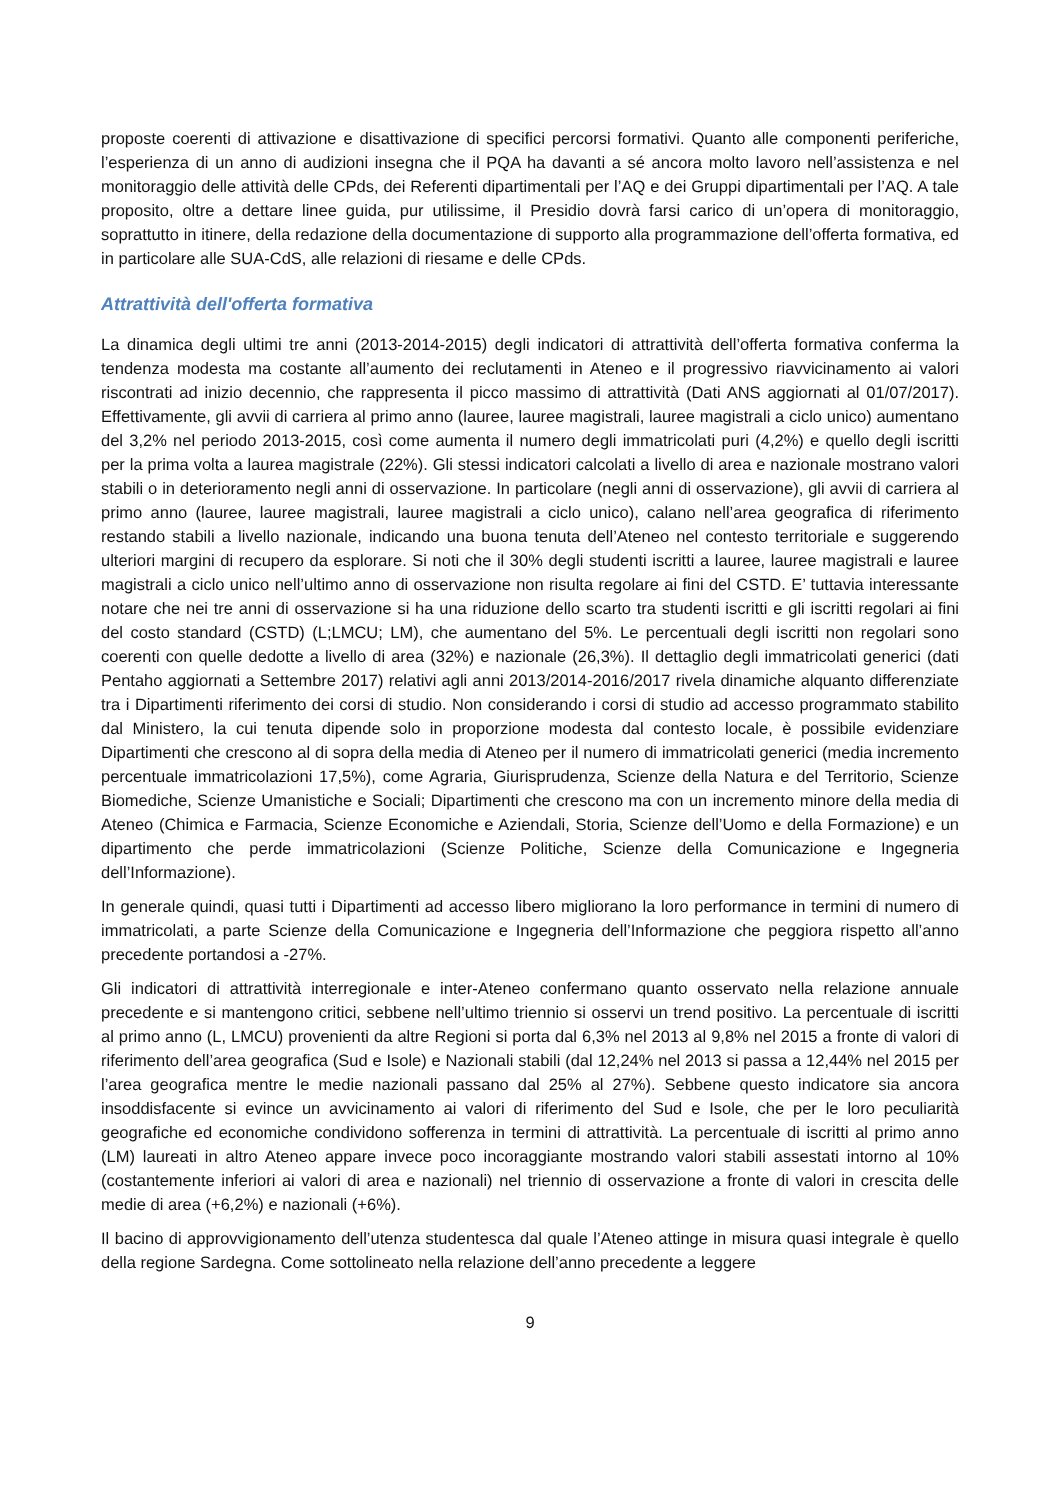proposte coerenti di attivazione e disattivazione di specifici percorsi formativi. Quanto alle componenti periferiche, l’esperienza di un anno di audizioni insegna che il PQA ha davanti a sé ancora molto lavoro nell’assistenza e nel monitoraggio delle attività delle CPds, dei Referenti dipartimentali per l’AQ e dei Gruppi dipartimentali per l’AQ. A tale proposito, oltre a dettare linee guida, pur utilissime, il Presidio dovrà farsi carico di un’opera di monitoraggio, soprattutto in itinere, della redazione della documentazione di supporto alla programmazione dell’offerta formativa, ed in particolare alle SUA-CdS, alle relazioni di riesame e delle CPds.
Attrattività dell'offerta formativa
La dinamica degli ultimi tre anni (2013-2014-2015) degli indicatori di attrattività dell’offerta formativa conferma la tendenza modesta ma costante all’aumento dei reclutamenti in Ateneo e il progressivo riavvicinamento ai valori riscontrati ad inizio decennio, che rappresenta il picco massimo di attrattività (Dati ANS aggiornati al 01/07/2017). Effettivamente, gli avvii di carriera al primo anno (lauree, lauree magistrali, lauree magistrali a ciclo unico) aumentano del 3,2% nel periodo 2013-2015, così come aumenta il numero degli immatricolati puri (4,2%) e quello degli iscritti per la prima volta a laurea magistrale (22%). Gli stessi indicatori calcolati a livello di area e nazionale mostrano valori stabili o in deterioramento negli anni di osservazione. In particolare (negli anni di osservazione), gli avvii di carriera al primo anno (lauree, lauree magistrali, lauree magistrali a ciclo unico), calano nell’area geografica di riferimento restando stabili a livello nazionale, indicando una buona tenuta dell’Ateneo nel contesto territoriale e suggerendo ulteriori margini di recupero da esplorare. Si noti che il 30% degli studenti iscritti a lauree, lauree magistrali e lauree magistrali a ciclo unico nell’ultimo anno di osservazione non risulta regolare ai fini del CSTD. E’ tuttavia interessante notare che nei tre anni di osservazione si ha una riduzione dello scarto tra studenti iscritti e gli iscritti regolari ai fini del costo standard (CSTD) (L;LMCU; LM), che aumentano del 5%. Le percentuali degli iscritti non regolari sono coerenti con quelle dedotte a livello di area (32%) e nazionale (26,3%). Il dettaglio degli immatricolati generici (dati Pentaho aggiornati a Settembre 2017) relativi agli anni 2013/2014-2016/2017 rivela dinamiche alquanto differenziate tra i Dipartimenti riferimento dei corsi di studio. Non considerando i corsi di studio ad accesso programmato stabilito dal Ministero, la cui tenuta dipende solo in proporzione modesta dal contesto locale, è possibile evidenziare Dipartimenti che crescono al di sopra della media di Ateneo per il numero di immatricolati generici (media incremento percentuale immatricolazioni 17,5%), come Agraria, Giurisprudenza, Scienze della Natura e del Territorio, Scienze Biomediche, Scienze Umanistiche e Sociali; Dipartimenti che crescono ma con un incremento minore della media di Ateneo (Chimica e Farmacia, Scienze Economiche e Aziendali, Storia, Scienze dell’Uomo e della Formazione) e un dipartimento che perde immatricolazioni (Scienze Politiche, Scienze della Comunicazione e Ingegneria dell’Informazione).
In generale quindi, quasi tutti i Dipartimenti ad accesso libero migliorano la loro performance in termini di numero di immatricolati, a parte Scienze della Comunicazione e Ingegneria dell’Informazione che peggiora rispetto all’anno precedente portandosi a -27%.
Gli indicatori di attrattività interregionale e inter-Ateneo confermano quanto osservato nella relazione annuale precedente e si mantengono critici, sebbene nell’ultimo triennio si osservi un trend positivo. La percentuale di iscritti al primo anno (L, LMCU) provenienti da altre Regioni si porta dal 6,3% nel 2013 al 9,8% nel 2015 a fronte di valori di riferimento dell’area geografica (Sud e Isole) e Nazionali stabili (dal 12,24% nel 2013 si passa a 12,44% nel 2015 per l’area geografica mentre le medie nazionali passano dal 25% al 27%). Sebbene questo indicatore sia ancora insoddisfacente si evince un avvicinamento ai valori di riferimento del Sud e Isole, che per le loro peculiarità geografiche ed economiche condividono sofferenza in termini di attrattività. La percentuale di iscritti al primo anno (LM) laureati in altro Ateneo appare invece poco incoraggiante mostrando valori stabili assestati intorno al 10% (costantemente inferiori ai valori di area e nazionali) nel triennio di osservazione a fronte di valori in crescita delle medie di area (+6,2%) e nazionali (+6%).
Il bacino di approvvigionamento dell’utenza studentesca dal quale l’Ateneo attinge in misura quasi integrale è quello della regione Sardegna. Come sottolineato nella relazione dell’anno precedente a leggere
9